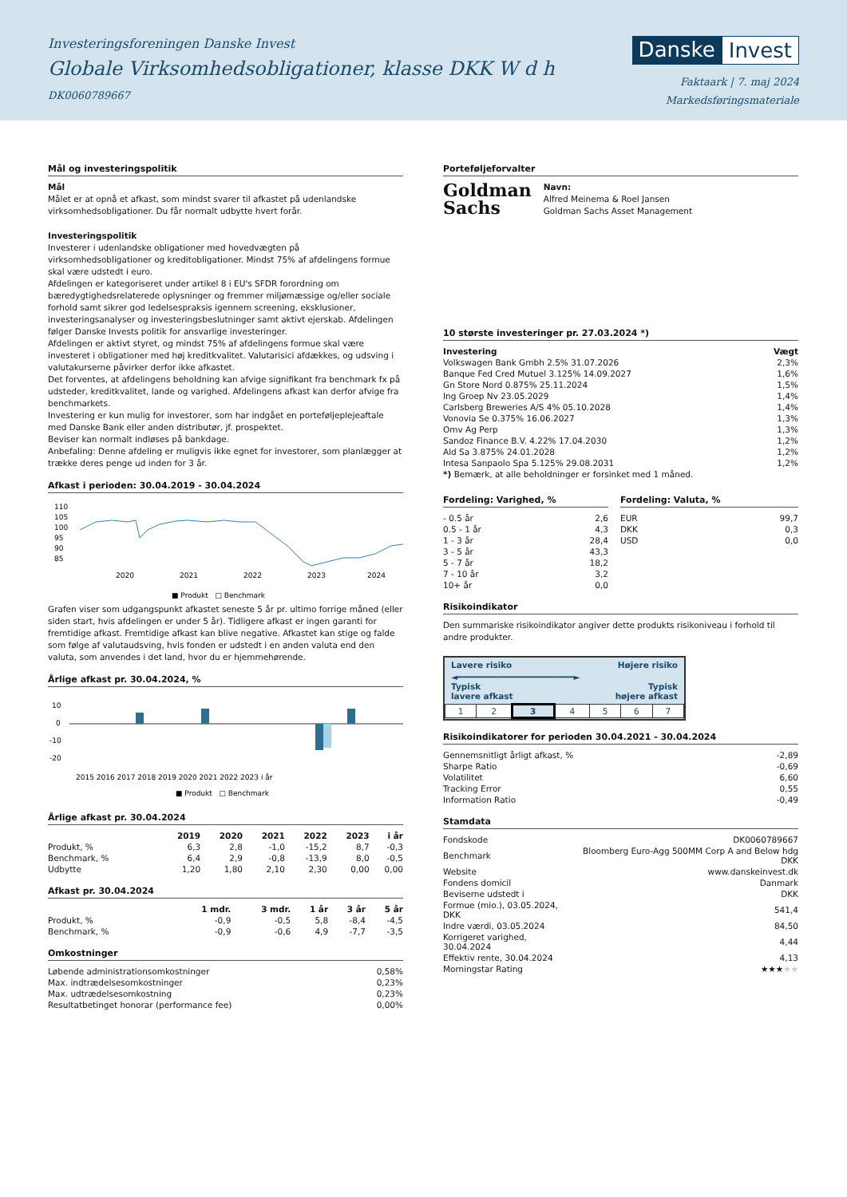Investeringsforeningen Danske Invest
Globale Virksomhedsobligationer, klasse DKK W d h
DK0060789667
Danske Invest
Faktaark | 7. maj 2024
Markedsføringsmateriale
Mål og investeringspolitik
Mål
Målet er at opnå et afkast, som mindst svarer til afkastet på udenlandske virksomhedsobligationer. Du får normalt udbytte hvert forår.
Investeringspolitik
Investerer i udenlandske obligationer med hovedvægten på virksomhedsobligationer og kreditobligationer. Mindst 75% af afdelingens formue skal være udstedt i euro.
Afdelingen er kategoriseret under artikel 8 i EU's SFDR forordning om bæredygtighedsrelaterede oplysninger og fremmer miljømæssige og/eller sociale forhold samt sikrer god ledelsespraksis igennem screening, eksklusioner, investeringsanalyser og investeringsbeslutninger samt aktivt ejerskab. Afdelingen følger Danske Invests politik for ansvarlige investeringer.
Afdelingen er aktivt styret, og mindst 75% af afdelingens formue skal være investeret i obligationer med høj kreditkvalitet. Valutarisici afdækkes, og udsving i valutakurserne påvirker derfor ikke afkastet.
Det forventes, at afdelingens beholdning kan afvige signifikant fra benchmark fx på udsteder, kreditkvalitet, lande og varighed. Afdelingens afkast kan derfor afvige fra benchmarkets.
Investering er kun mulig for investorer, som har indgået en porteføljeplejeaftale med Danske Bank eller anden distributør, jf. prospektet.
Beviser kan normalt indløses på bankdage.
Anbefaling: Denne afdeling er muligvis ikke egnet for investorer, som planlægger at trække deres penge ud inden for 3 år.
Afkast i perioden: 30.04.2019 - 30.04.2024
110
105
100
95
90
85
2020
2021
2022
2023
2024
■ Produkt □ Benchmark
Grafen viser som udgangspunkt afkastet seneste 5 år pr. ultimo forrige måned (eller siden start, hvis afdelingen er under 5 år). Tidligere afkast er ingen garanti for fremtidige afkast. Fremtidige afkast kan blive negative. Afkastet kan stige og falde som følge af valutaudsving, hvis fonden er udstedt i en anden valuta end den valuta, som anvendes i det land, hvor du er hjemmehørende.
Årlige afkast pr. 30.04.2024, %
10
0
-10
-20
2015 2016 2017 2018 2019 2020 2021 2022 2023 i år
■ Produkt □ Benchmark
Årlige afkast pr. 30.04.2024
| | 2019 | 2020 | 2021 | 2022 | 2023 | i år |
| --- | --- | --- | --- | --- | --- | --- |
| Produkt, % | 6,3 | 2,8 | -1,0 | -15,2 | 8,7 | -0,3 |
| Benchmark, % | 6,4 | 2,9 | -0,8 | -13,9 | 8,0 | -0,5 |
| Udbytte | 1,20 | 1,80 | 2,10 | 2,30 | 0,00 | 0,00 |
Afkast pr. 30.04.2024
| | 1 mdr. | 3 mdr. | 1 år | 3 år | 5 år |
| --- | --- | --- | --- | --- | --- |
| Produkt, % | -0,9 | -0,5 | 5,8 | -8,4 | -4,5 |
| Benchmark, % | -0,9 | -0,6 | 4,9 | -7,7 | -3,5 |
Omkostninger
| Løbende administrationsomkostninger | 0,58% |
| Max. indtrædelsesomkostninger | 0,23% |
| Max. udtrædelsesomkostning | 0,23% |
| Resultatbetinget honorar (performance fee) | 0,00% |
Porteføljeforvalter
Goldman
Sachs
Navn:
Alfred Meinema & Roel Jansen
Goldman Sachs Asset Management
10 største investeringer pr. 27.03.2024 *)
| Investering | Vægt |
| --- | --- |
| Volkswagen Bank Gmbh 2.5% 31.07.2026 | 2,3% |
| Banque Fed Cred Mutuel 3.125% 14.09.2027 | 1,6% |
| Gn Store Nord 0.875% 25.11.2024 | 1,5% |
| Ing Groep Nv 23.05.2029 | 1,4% |
| Carlsberg Breweries A/S 4% 05.10.2028 | 1,4% |
| Vonovia Se 0.375% 16.06.2027 | 1,3% |
| Omv Ag Perp | 1,3% |
| Sandoz Finance B.V. 4.22% 17.04.2030 | 1,2% |
| Ald Sa 3.875% 24.01.2028 | 1,2% |
| Intesa Sanpaolo Spa 5.125% 29.08.2031 | 1,2% |
*) Bemærk, at alle beholdninger er forsinket med 1 måned.
Fordeling: Varighed, %
| - 0.5 år | 2,6 |
| 0.5 - 1 år | 4,3 |
| 1 - 3 år | 28,4 |
| 3 - 5 år | 43,3 |
| 5 - 7 år | 18,2 |
| 7 - 10 år | 3,2 |
| 10+ år | 0,0 |
Fordeling: Valuta, %
| EUR | 99,7 |
| DKK | 0,3 |
| USD | 0,0 |
Risikoindikator
Den summariske risikoindikator angiver dette produkts risikoniveau i forhold til andre produkter.
Lavere risiko Højere risiko
◄━━━━━━━━━━━━━━━━━━━━━━━►
Typisk
lavere afkast Typisk
højere afkast
| 1 | 2 | 3 | 4 | 5 | 6 | 7 |
Risikoindikatorer for perioden 30.04.2021 - 30.04.2024
| Gennemsnitligt årligt afkast, % | -2,89 |
| Sharpe Ratio | -0,69 |
| Volatilitet | 6,60 |
| Tracking Error | 0,55 |
| Information Ratio | -0,49 |
Stamdata
| Fondskode | DK0060789667 |
| Benchmark | Bloomberg Euro-Agg 500MM Corp A and Below hdg DKK |
| Website | www.danskeinvest.dk |
| Fondens domicil | Danmark |
| Beviserne udstedt i | DKK |
| Formue (mio.), 03.05.2024, DKK | 541,4 |
| Indre værdi, 03.05.2024 | 84,50 |
| Korrigeret varighed, 30.04.2024 | 4,44 |
| Effektiv rente, 30.04.2024 | 4,13 |
| Morningstar Rating | ★★★ ★★ |